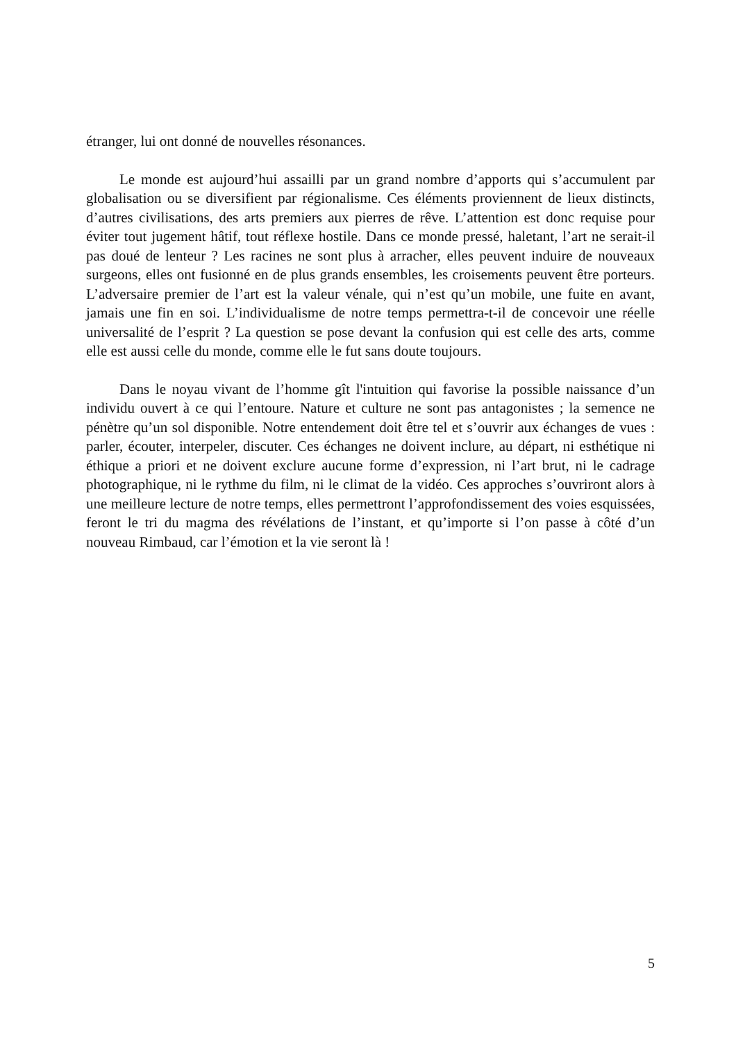étranger, lui ont donné de nouvelles résonances.
Le monde est aujourd’hui assailli par un grand nombre d’apports qui s’accumulent par globalisation ou se diversifient par régionalisme. Ces éléments proviennent de lieux distincts, d’autres civilisations, des arts premiers aux pierres de rêve. L’attention est donc requise pour éviter tout jugement hâtif, tout réflexe hostile. Dans ce monde pressé, haletant, l’art ne serait-il pas doué de lenteur ? Les racines ne sont plus à arracher, elles peuvent induire de nouveaux surgeons, elles ont fusionné en de plus grands ensembles, les croisements peuvent être porteurs. L’adversaire premier de l’art est la valeur vénale, qui n’est qu’un mobile, une fuite en avant, jamais une fin en soi. L’individualisme de notre temps permettra-t-il de concevoir une réelle universalité de l’esprit ? La question se pose devant la confusion qui est celle des arts, comme elle est aussi celle du monde, comme elle le fut sans doute toujours.
Dans le noyau vivant de l’homme gît l'intuition qui favorise la possible naissance d’un individu ouvert à ce qui l’entoure. Nature et culture ne sont pas antagonistes ; la semence ne pénètre qu’un sol disponible. Notre entendement doit être tel et s’ouvrir aux échanges de vues : parler, écouter, interpeler, discuter. Ces échanges ne doivent inclure, au départ, ni esthétique ni éthique a priori et ne doivent exclure aucune forme d’expression, ni l’art brut, ni le cadrage photographique, ni le rythme du film, ni le climat de la vidéo. Ces approches s’ouvriront alors à une meilleure lecture de notre temps, elles permettront l’approfondissement des voies esquissées, feront le tri du magma des révélations de l’instant, et qu’importe si l’on passe à côté d’un nouveau Rimbaud, car l’émotion et la vie seront là !
5